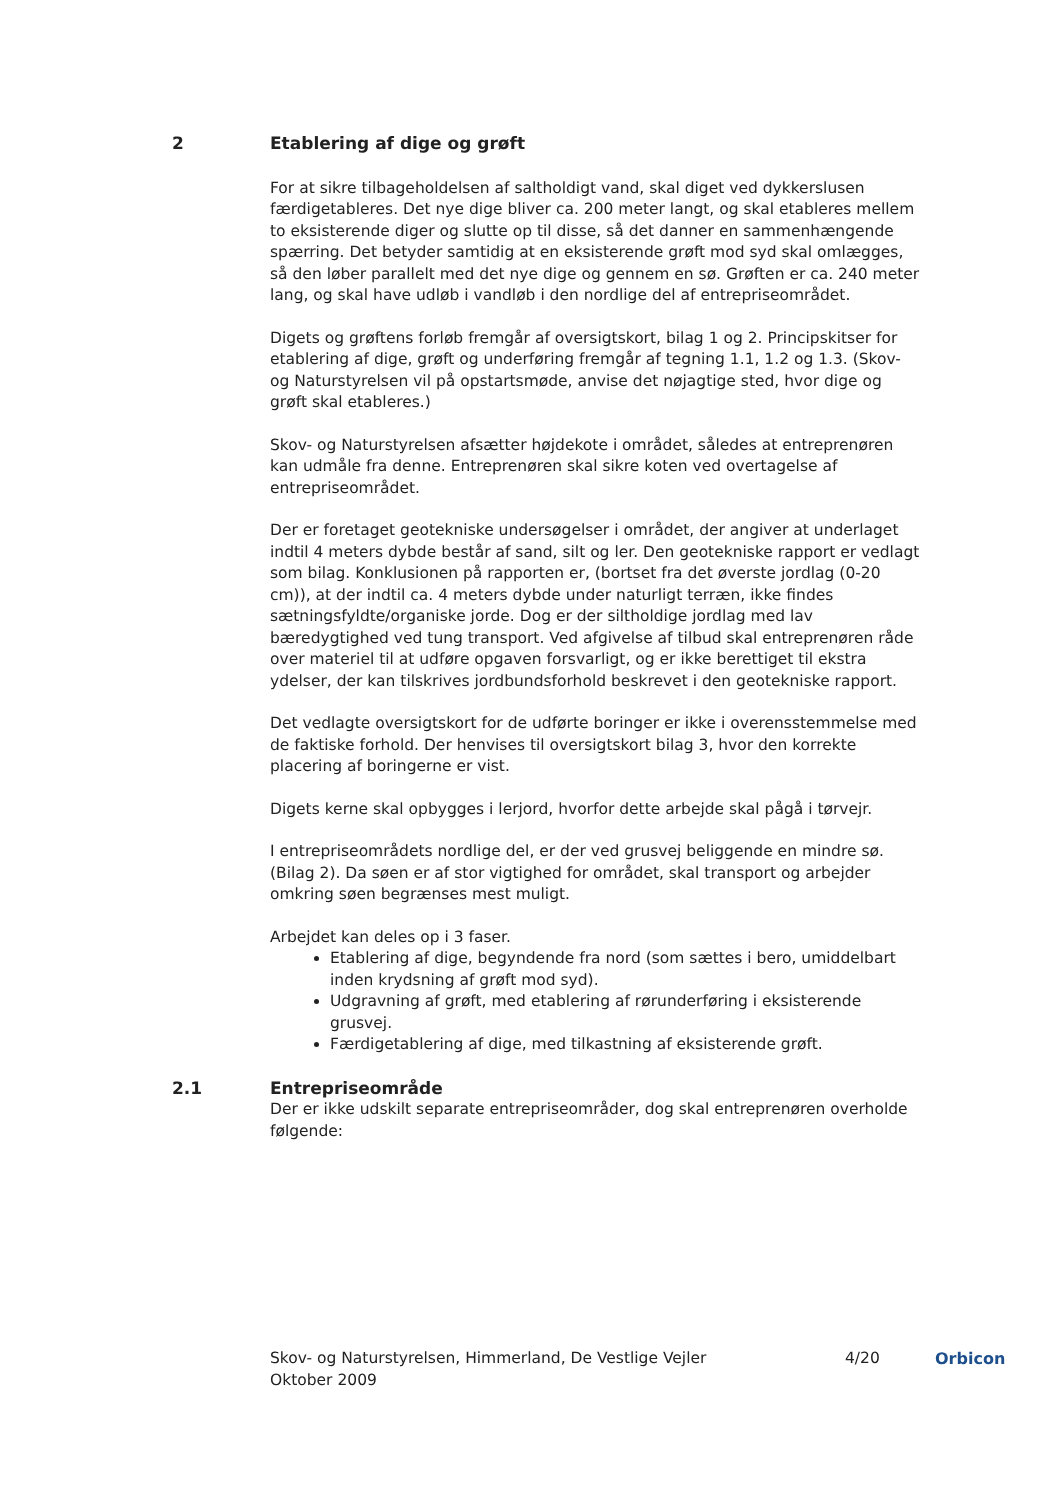2 Etablering af dige og grøft
For at sikre tilbageholdelsen af saltholdigt vand, skal diget ved dykkerslusen færdigetableres. Det nye dige bliver ca. 200 meter langt, og skal etableres mellem to eksisterende diger og slutte op til disse, så det danner en sammenhængende spærring. Det betyder samtidig at en eksisterende grøft mod syd skal omlægges, så den løber parallelt med det nye dige og gennem en sø. Grøften er ca. 240 meter lang, og skal have udløb i vandløb i den nordlige del af entrepriseområdet.
Digets og grøftens forløb fremgår af oversigtskort, bilag 1 og 2. Principskitser for etablering af dige, grøft og underføring fremgår af tegning 1.1, 1.2 og 1.3. (Skov- og Naturstyrelsen vil på opstartsmøde, anvise det nøjagtige sted, hvor dige og grøft skal etableres.)
Skov- og Naturstyrelsen afsætter højdekote i området, således at entreprenøren kan udmåle fra denne. Entreprenøren skal sikre koten ved overtagelse af entrepriseområdet.
Der er foretaget geotekniske undersøgelser i området, der angiver at underlaget indtil 4 meters dybde består af sand, silt og ler. Den geotekniske rapport er vedlagt som bilag. Konklusionen på rapporten er, (bortset fra det øverste jordlag (0-20 cm)), at der indtil ca. 4 meters dybde under naturligt terræn, ikke findes sætningsfyldte/organiske jorde. Dog er der siltholdige jordlag med lav bæredygtighed ved tung transport. Ved afgivelse af tilbud skal entreprenøren råde over materiel til at udføre opgaven forsvarligt, og er ikke berettiget til ekstra ydelser, der kan tilskrives jordbundsforhold beskrevet i den geotekniske rapport.
Det vedlagte oversigtskort for de udførte boringer er ikke i overensstemmelse med de faktiske forhold. Der henvises til oversigtskort bilag 3, hvor den korrekte placering af boringerne er vist.
Digets kerne skal opbygges i lerjord, hvorfor dette arbejde skal pågå i tørvejr.
I entrepriseområdets nordlige del, er der ved grusvej beliggende en mindre sø. (Bilag 2). Da søen er af stor vigtighed for området, skal transport og arbejder omkring søen begrænses mest muligt.
Arbejdet kan deles op i 3 faser.
Etablering af dige, begyndende fra nord (som sættes i bero, umiddelbart inden krydsning af grøft mod syd).
Udgravning af grøft, med etablering af rørunderføring i eksisterende grusvej.
Færdigetablering af dige, med tilkastning af eksisterende grøft.
2.1 Entrepriseområde
Der er ikke udskilt separate entrepriseområder, dog skal entreprenøren overholde følgende:
Skov- og Naturstyrelsen, Himmerland, De Vestlige Vejler
Oktober 2009
4/20 Orbicon